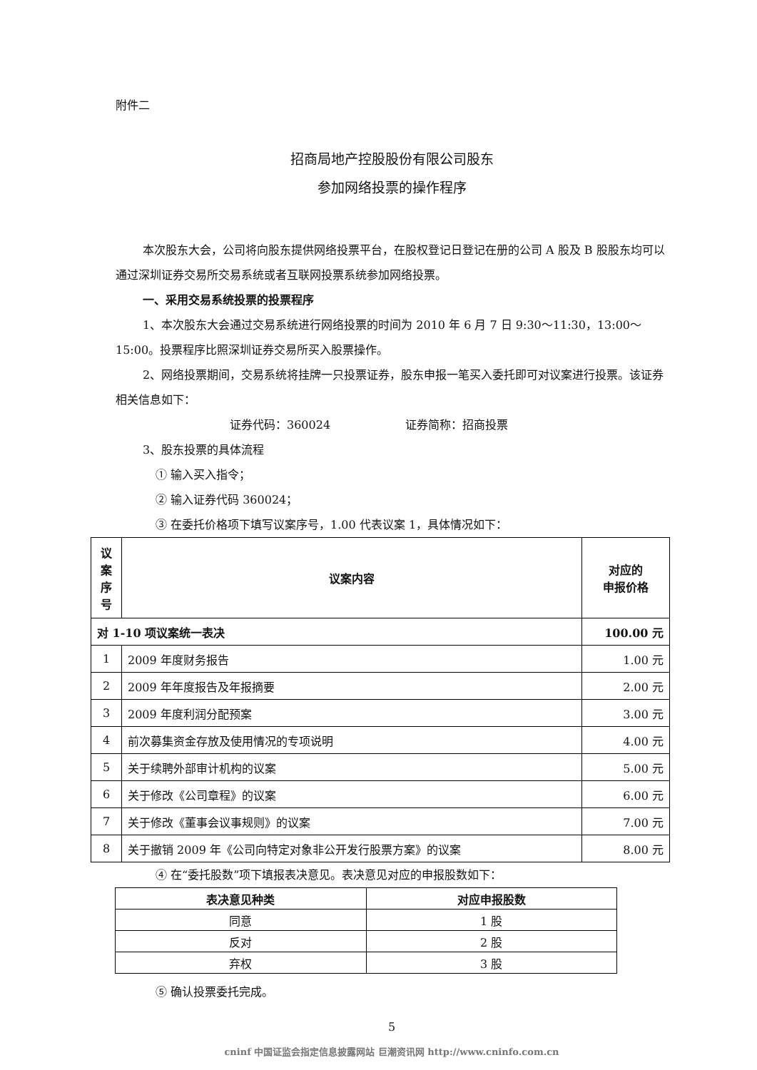附件二
招商局地产控股股份有限公司股东
参加网络投票的操作程序
本次股东大会，公司将向股东提供网络投票平台，在股权登记日登记在册的公司 A 股及 B 股股东均可以通过深圳证券交易所交易系统或者互联网投票系统参加网络投票。
一、采用交易系统投票的投票程序
1、本次股东大会通过交易系统进行网络投票的时间为 2010 年 6 月 7 日 9:30～11:30，13:00～15:00。投票程序比照深圳证券交易所买入股票操作。
2、网络投票期间，交易系统将挂牌一只投票证券，股东申报一笔买入委托即可对议案进行投票。该证券相关信息如下：
证券代码：360024 证券简称：招商投票
3、股东投票的具体流程
① 输入买入指令；
② 输入证券代码 360024；
③ 在委托价格项下填写议案序号，1.00 代表议案 1，具体情况如下：
| 议 案 序 号 | 议案内容 | 对应的 申报价格 |
| --- | --- | --- |
| 对 1-10 项议案统一表决 | | 100.00 元 |
| 1 | 2009 年度财务报告 | 1.00 元 |
| 2 | 2009 年年度报告及年报摘要 | 2.00 元 |
| 3 | 2009 年度利润分配预案 | 3.00 元 |
| 4 | 前次募集资金存放及使用情况的专项说明 | 4.00 元 |
| 5 | 关于续聘外部审计机构的议案 | 5.00 元 |
| 6 | 关于修改《公司章程》的议案 | 6.00 元 |
| 7 | 关于修改《董事会议事规则》的议案 | 7.00 元 |
| 8 | 关于撤销 2009 年《公司向特定对象非公开发行股票方案》的议案 | 8.00 元 |
④ 在“委托股数”项下填报表决意见。表决意见对应的申报股数如下：
| 表决意见种类 | 对应申报股数 |
| --- | --- |
| 同意 | 1 股 |
| 反对 | 2 股 |
| 弃权 | 3 股 |
⑤ 确认投票委托完成。
5
cninf 中国证监会指定信息披露网站 巨潮资讯网 http://www.cninfo.com.cn